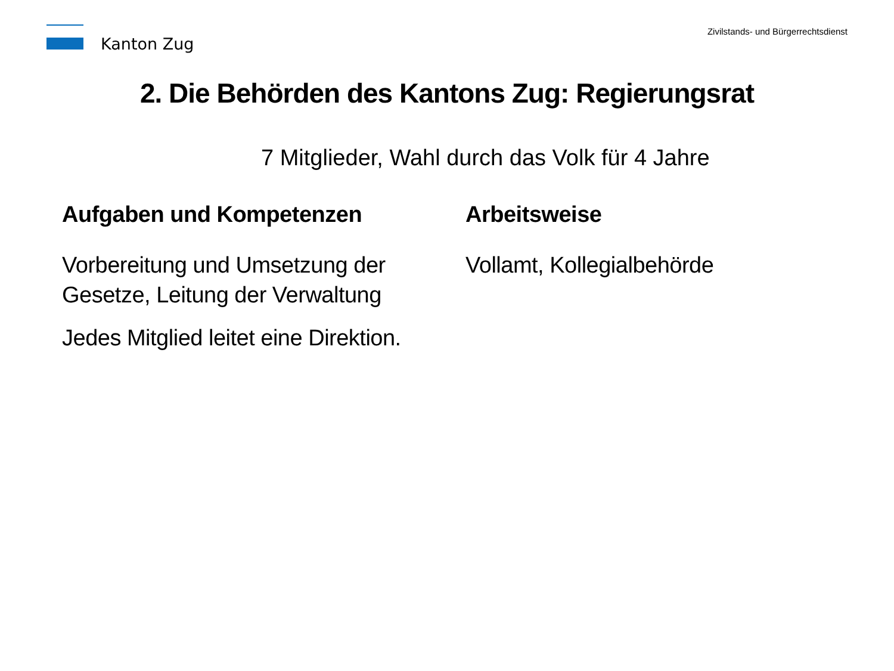Kanton Zug
Zivilstands- und Bürgerrechtsdienst
2. Die Behörden des Kantons Zug: Regierungsrat
7 Mitglieder, Wahl durch das Volk für 4 Jahre
Aufgaben und Kompetenzen
Vorbereitung und Umsetzung der Gesetze, Leitung der Verwaltung
Jedes Mitglied leitet eine Direktion.
Arbeitsweise
Vollamt, Kollegialbehörde